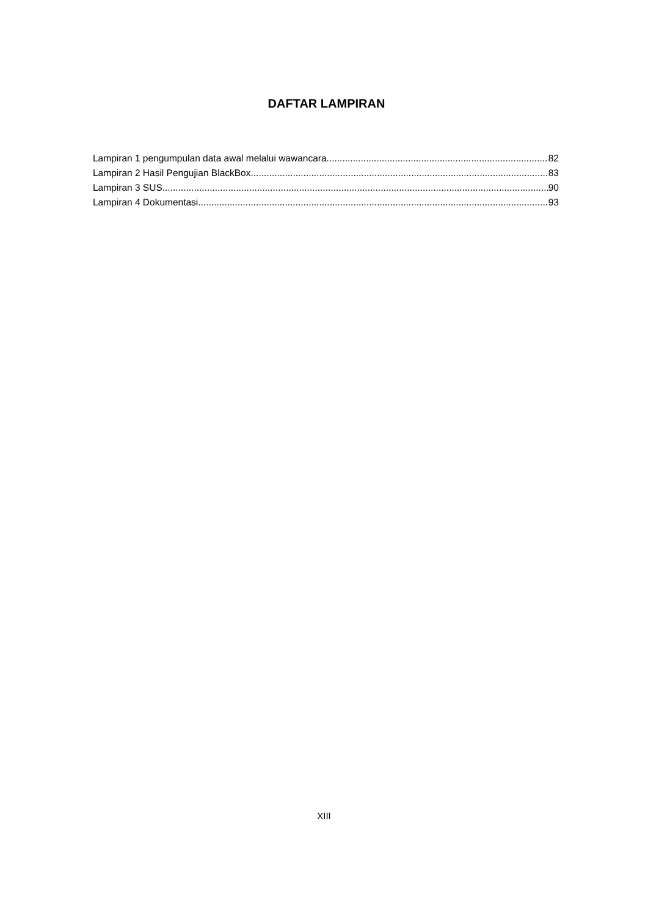DAFTAR LAMPIRAN
Lampiran 1 pengumpulan data awal melalui wawancara 82
Lampiran 2 Hasil Pengujian BlackBox 83
Lampiran 3 SUS 90
Lampiran 4 Dokumentasi 93
XIII